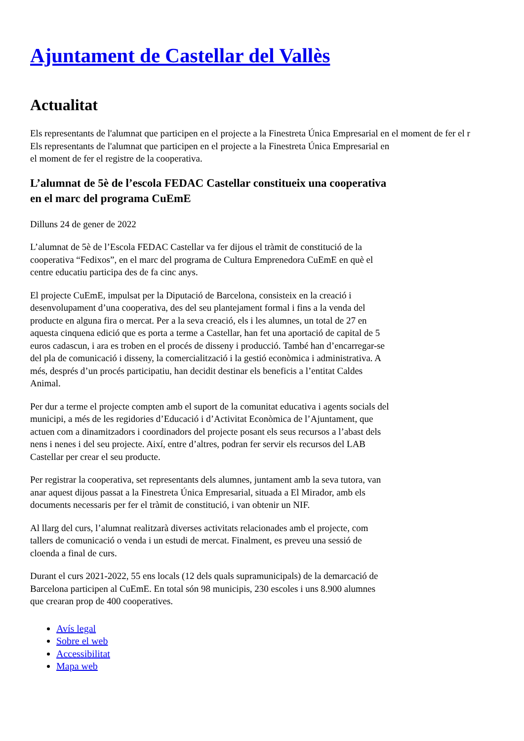Ajuntament de Castellar del Vallès
Actualitat
Els representants de l'alumnat que participen en el projecte a la Finestreta Única Empresarial en el moment de fer el r
Els representants de l'alumnat que participen en el projecte a la Finestreta Única Empresarial en el moment de fer el registre de la cooperativa.
L’alumnat de 5è de l’escola FEDAC Castellar constitueix una cooperativa en el marc del programa CuEmE
Dilluns 24 de gener de 2022
L’alumnat de 5è de l’Escola FEDAC Castellar va fer dijous el tràmit de constitució de la cooperativa “Fedixos”, en el marc del programa de Cultura Emprenedora CuEmE en què el centre educatiu participa des de fa cinc anys.
El projecte CuEmE, impulsat per la Diputació de Barcelona, consisteix en la creació i desenvolupament d’una cooperativa, des del seu plantejament formal i fins a la venda del producte en alguna fira o mercat. Per a la seva creació, els i les alumnes, un total de 27 en aquesta cinquena edició que es porta a terme a Castellar, han fet una aportació de capital de 5 euros cadascun, i ara es troben en el procés de disseny i producció. També han d’encarregar-se del pla de comunicació i disseny, la comercialització i la gestió econòmica i administrativa. A més, després d’un procés participatiu, han decidit destinar els beneficis a l’entitat Caldes Animal.
Per dur a terme el projecte compten amb el suport de la comunitat educativa i agents socials del municipi, a més de les regidories d’Educació i d’Activitat Econòmica de l’Ajuntament, que actuen com a dinamitzadors i coordinadors del projecte posant els seus recursos a l’abast dels nens i nenes i del seu projecte. Així, entre d’altres, podran fer servir els recursos del LAB Castellar per crear el seu producte.
Per registrar la cooperativa, set representants dels alumnes, juntament amb la seva tutora, van anar aquest dijous passat a la Finestreta Única Empresarial, situada a El Mirador, amb els documents necessaris per fer el tràmit de constitució, i van obtenir un NIF.
Al llarg del curs, l’alumnat realitzarà diverses activitats relacionades amb el projecte, com tallers de comunicació o venda i un estudi de mercat. Finalment, es preveu una sessió de cloenda a final de curs.
Durant el curs 2021-2022, 55 ens locals (12 dels quals supramunicipals) de la demarcació de Barcelona participen al CuEmE. En total són 98 municipis, 230 escoles i uns 8.900 alumnes que crearan prop de 400 cooperatives.
Avís legal
Sobre el web
Accessibilitat
Mapa web